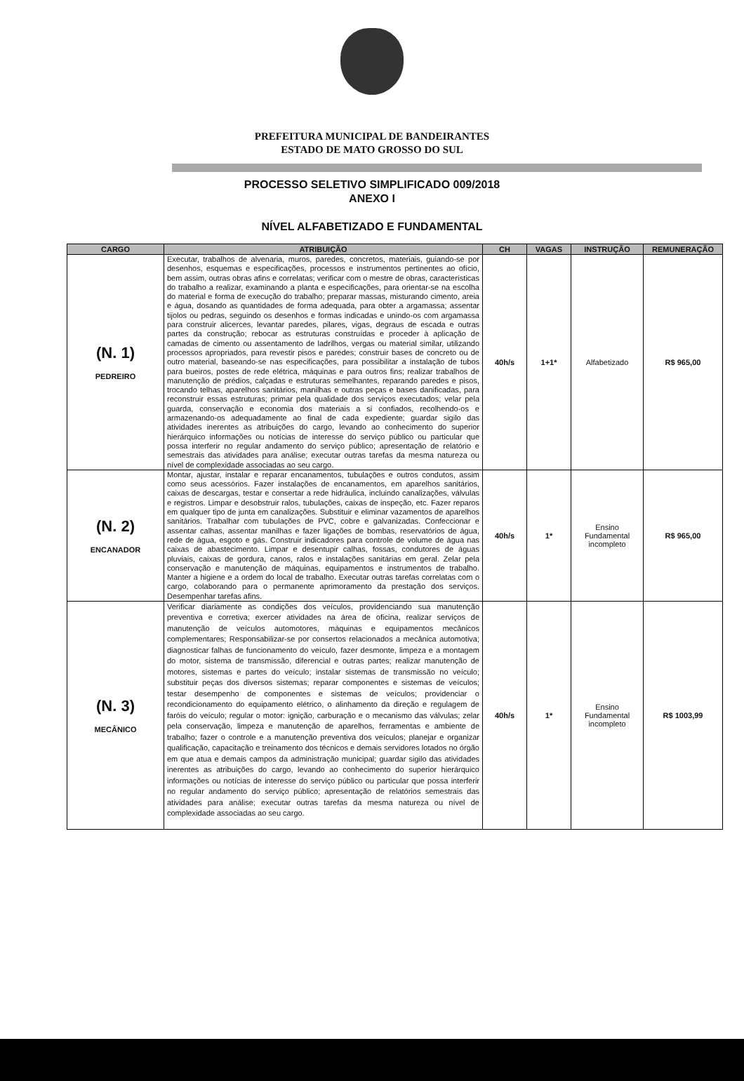PREFEITURA MUNICIPAL DE BANDEIRANTES
ESTADO DE MATO GROSSO DO SUL
PROCESSO SELETIVO SIMPLIFICADO 009/2018
ANEXO I
NÍVEL ALFABETIZADO E FUNDAMENTAL
| CARGO | ATRIBUIÇÃO | CH | VAGAS | INSTRUÇÃO | REMUNERAÇÃO |
| --- | --- | --- | --- | --- | --- |
| (N. 1) PEDREIRO | Executar, trabalhos de alvenaria, muros, paredes, concretos, materiais, guiando-se por desenhos, esquemas e especificações, processos e instrumentos pertinentes ao ofício, bem assim, outras obras afins e correlatas; verificar com o mestre de obras, características do trabalho a realizar, examinando a planta e especificações, para orientar-se na escolha do material e forma de execução do trabalho; preparar massas, misturando cimento, areia e água, dosando as quantidades de forma adequada, para obter a argamassa; assentar tijolos ou pedras, seguindo os desenhos e formas indicadas e unindo-os com argamassa para construir alicerces, levantar paredes, pilares, vigas, degraus de escada e outras partes da construção; rebocar as estruturas construídas e proceder à aplicação de camadas de cimento ou assentamento de ladrilhos, vergas ou material similar, utilizando processos apropriados, para revestir pisos e paredes; construir bases de concreto ou de outro material, baseando-se nas especificações, para possibilitar a instalação de tubos para bueiros, postes de rede elétrica, máquinas e para outros fins; realizar trabalhos de manutenção de prédios, calçadas e estruturas semelhantes, reparando paredes e pisos, trocando telhas, aparelhos sanitários, manilhas e outras peças e bases danificadas, para reconstruir essas estruturas; primar pela qualidade dos serviços executados; velar pela guarda, conservação e economia dos materiais a si confiados, recolhendo-os e armazenando-os adequadamente ao final de cada expediente; guardar sigilo das atividades inerentes as atribuições do cargo, levando ao conhecimento do superior hierárquico informações ou notícias de interesse do serviço público ou particular que possa interferir no regular andamento do serviço público; apresentação de relatório e semestrais das atividades para análise; executar outras tarefas da mesma natureza ou nível de complexidade associadas ao seu cargo. | 40h/s | 1+1* | Alfabetizado | R$ 965,00 |
| (N. 2) ENCANADOR | Montar, ajustar, instalar e reparar encanamentos, tubulações e outros condutos, assim como seus acessórios. Fazer instalações de encanamentos, em aparelhos sanitários, caixas de descargas, testar e consertar a rede hidráulica, incluindo canalizações, válvulas e registros. Limpar e desobstruir ralos, tubulações, caixas de inspeção, etc. Fazer reparos em qualquer tipo de junta em canalizações. Substituir e eliminar vazamentos de aparelhos sanitários. Trabalhar com tubulações de PVC, cobre e galvanizadas. Confeccionar e assentar calhas, assentar manilhas e fazer ligações de bombas, reservatórios de água, rede de água, esgoto e gás. Construir indicadores para controle de volume de água nas caixas de abastecimento. Limpar e desentupir calhas, fossas, condutores de águas pluviais, caixas de gordura, canos, ralos e instalações sanitárias em geral. Zelar pela conservação e manutenção de máquinas, equipamentos e instrumentos de trabalho. Manter a higiene e a ordem do local de trabalho. Executar outras tarefas correlatas com o cargo, colaborando para o permanente aprimoramento da prestação dos serviços. Desempenhar tarefas afins. | 40h/s | 1* | Ensino Fundamental incompleto | R$ 965,00 |
| (N. 3) MECÂNICO | Verificar diariamente as condições dos veículos, providenciando sua manutenção preventiva e corretiva; exercer atividades na área de oficina, realizar serviços de manutenção de veículos automotores, máquinas e equipamentos mecânicos complementares; Responsabilizar-se por consertos relacionados a mecânica automotiva; diagnosticar falhas de funcionamento do veículo, fazer desmonte, limpeza e a montagem do motor, sistema de transmissão, diferencial e outras partes; realizar manutenção de motores, sistemas e partes do veículo; instalar sistemas de transmissão no veículo; substituir peças dos diversos sistemas; reparar componentes e sistemas de veículos; testar desempenho de componentes e sistemas de veículos; providenciar o recondicionamento do equipamento elétrico, o alinhamento da direção e regulagem de faróis do veículo; regular o motor: ignição, carburação e o mecanismo das válvulas; zelar pela conservação, limpeza e manutenção de aparelhos, ferramentas e ambiente de trabalho; fazer o controle e a manutenção preventiva dos veículos; planejar e organizar qualificação, capacitação e treinamento dos técnicos e demais servidores lotados no órgão em que atua e demais campos da administração municipal; guardar sigilo das atividades inerentes as atribuições do cargo, levando ao conhecimento do superior hierárquico informações ou notícias de interesse do serviço público ou particular que possa interferir no regular andamento do serviço público; apresentação de relatórios semestrais das atividades para análise; executar outras tarefas da mesma natureza ou nível de complexidade associadas ao seu cargo. | 40h/s | 1* | Ensino Fundamental incompleto | R$ 1003,99 |